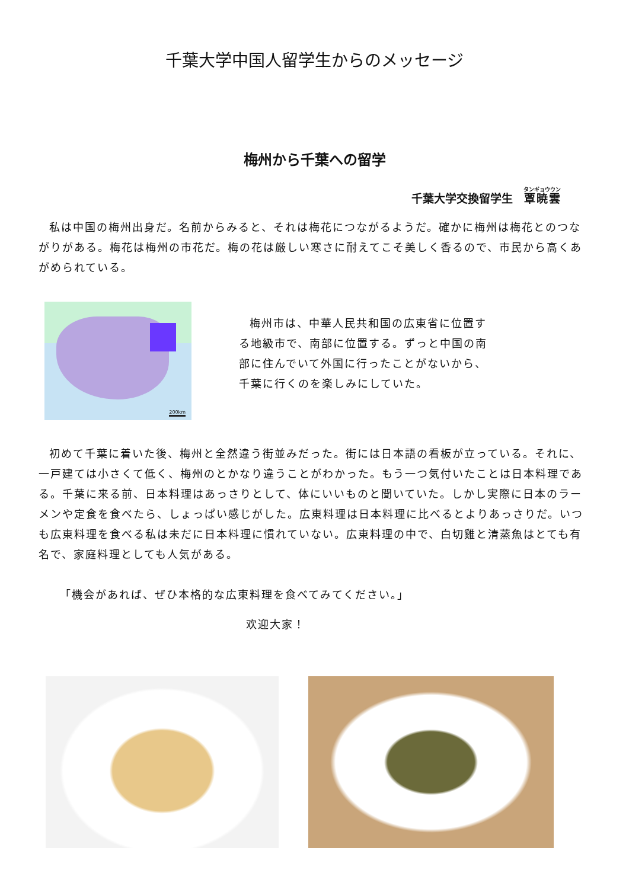千葉大学中国人留学生からのメッセージ
梅州から千葉への留学
千葉大学交換留学生　覃暁雲
私は中国の梅州出身だ。名前からみると、それは梅花につながるようだ。確かに梅州は梅花とのつながりがある。梅花は梅州の市花だ。梅の花は厳しい寒さに耐えてこそ美しく香るので、市民から高くあがめられている。
200km
梅州市は、中華人民共和国の広東省に位置する地級市で、南部に位置する。ずっと中国の南部に住んでいて外国に行ったことがないから、千葉に行くのを楽しみにしていた。
初めて千葉に着いた後、梅州と全然違う街並みだった。街には日本語の看板が立っている。それに、一戸建ては小さくて低く、梅州のとかなり違うことがわかった。もう一つ気付いたことは日本料理である。千葉に来る前、日本料理はあっさりとして、体にいいものと聞いていた。しかし実際に日本のラーメンや定食を食べたら、しょっぱい感じがした。広東料理は日本料理に比べるとよりあっさりだ。いつも広東料理を食べる私は未だに日本料理に慣れていない。広東料理の中で、白切雞と清蒸魚はとても有名で、家庭料理としても人気がある。
「機会があれば、ぜひ本格的な広東料理を食べてみてください。」
欢迎大家！